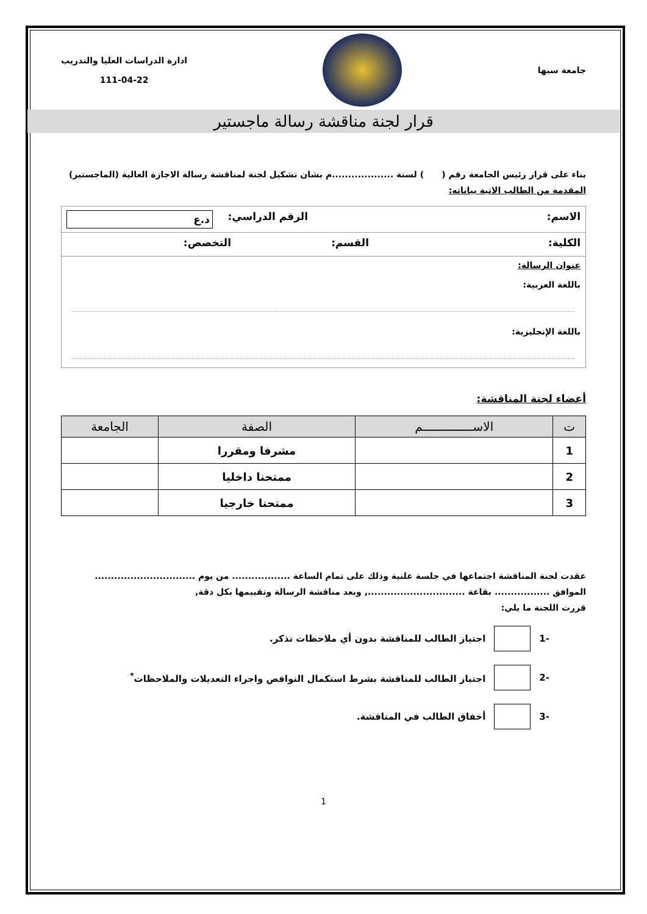جامعة سبها
ادارة الدراسات العليا والتدريب
111-04-22
قرار لجنة مناقشة رسالة ماجستير
بناء على قرار رئيس الجامعة رقم ( ) لسنة ...................م بشان تشكيل لجنة لمناقشة رسالة الاجازة العالية (الماجستير)
المقدمة من الطالب الاتية بياناته:
الاسم: الرقم الدراسي:
د.ع
الكلية: القسم: التخصص:
عنوان الرسالة:
باللغة العربية:
باللغة الإنجليزية:
أعضاء لجنة المناقشة:
| ت | الاســــــــــــــم | الصفة | الجامعة |
| --- | --- | --- | --- |
| 1 | | مشرفا ومقررا | |
| 2 | | ممتحنا داخليا | |
| 3 | | ممتحنا خارجيا | |
عقدت لجنة المناقشة اجتماعها في جلسة علنية وذلك على تمام الساعة .................. من يوم ...............................
الموافق ................. بقاعة .............................., وبعد مناقشة الرسالة وتقييمها بكل دقة,
قررت اللجنة ما يلي:
-1
اجتياز الطالب للمناقشة بدون أي ملاحظات تذكر.
-2
اجتياز الطالب للمناقشة بشرط استكمال النواقص واجراء التعديلات والملاحظات<sup>*</sup>
-3 أخفاق الطالب في المناقشة.
1